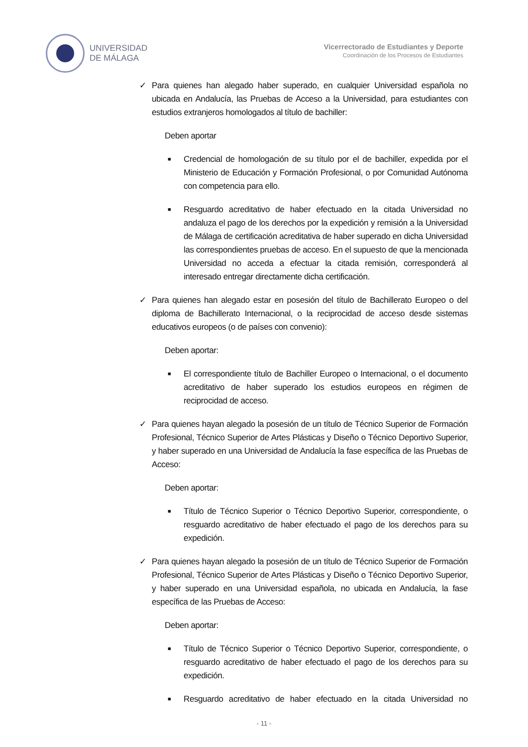UNIVERSIDAD
DE MÁLAGA
Vicerrectorado de Estudiantes y Deporte
Coordinación de los Procesos de Estudiantes
✓ Para quienes han alegado haber superado, en cualquier Universidad española no ubicada en Andalucía, las Pruebas de Acceso a la Universidad, para estudiantes con estudios extranjeros homologados al título de bachiller:
Deben aportar
■
Credencial de homologación de su título por el de bachiller, expedida por el Ministerio de Educación y Formación Profesional, o por Comunidad Autónoma con competencia para ello.
■
Resguardo acreditativo de haber efectuado en la citada Universidad no andaluza el pago de los derechos por la expedición y remisión a la Universidad de Málaga de certificación acreditativa de haber superado en dicha Universidad las correspondientes pruebas de acceso. En el supuesto de que la mencionada Universidad no acceda a efectuar la citada remisión, corresponderá al interesado entregar directamente dicha certificación.
✓ Para quienes han alegado estar en posesión del título de Bachillerato Europeo o del diploma de Bachillerato Internacional, o la reciprocidad de acceso desde sistemas educativos europeos (o de países con convenio):
Deben aportar:
■
El correspondiente título de Bachiller Europeo o Internacional, o el documento acreditativo de haber superado los estudios europeos en régimen de reciprocidad de acceso.
✓ Para quienes hayan alegado la posesión de un título de Técnico Superior de Formación Profesional, Técnico Superior de Artes Plásticas y Diseño o Técnico Deportivo Superior, y haber superado en una Universidad de Andalucía la fase específica de las Pruebas de Acceso:
Deben aportar:
■
Título de Técnico Superior o Técnico Deportivo Superior, correspondiente, o resguardo acreditativo de haber efectuado el pago de los derechos para su expedición.
✓ Para quienes hayan alegado la posesión de un título de Técnico Superior de Formación Profesional, Técnico Superior de Artes Plásticas y Diseño o Técnico Deportivo Superior, y haber superado en una Universidad española, no ubicada en Andalucía, la fase específica de las Pruebas de Acceso:
Deben aportar:
■
Título de Técnico Superior o Técnico Deportivo Superior, correspondiente, o resguardo acreditativo de haber efectuado el pago de los derechos para su expedición.
■
Resguardo acreditativo de haber efectuado en la citada Universidad no
- 11 -